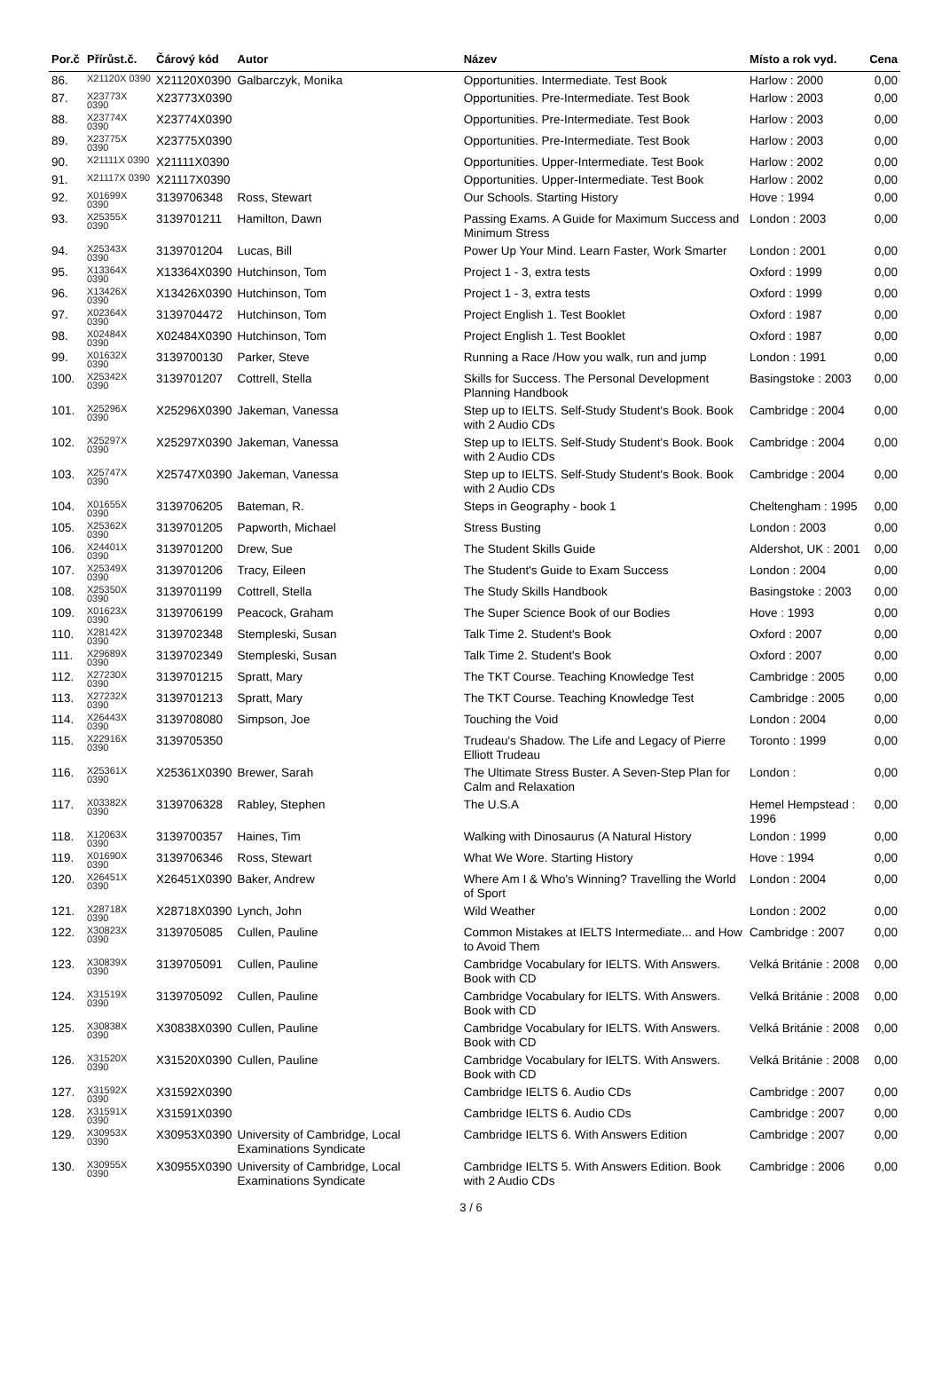| Por.č | Přírůst.č. | Čárový kód | Autor | Název | Místo a rok vyd. | Cena |
| --- | --- | --- | --- | --- | --- | --- |
| 86. | X21120X 0390 | X21120X0390 | Galbarczyk, Monika | Opportunities. Intermediate. Test Book | Harlow : 2000 | 0,00 |
| 87. | X23773X 0390 | X23773X0390 | | Opportunities. Pre-Intermediate. Test Book | Harlow : 2003 | 0,00 |
| 88. | X23774X 0390 | X23774X0390 | | Opportunities. Pre-Intermediate. Test Book | Harlow : 2003 | 0,00 |
| 89. | X23775X 0390 | X23775X0390 | | Opportunities. Pre-Intermediate. Test Book | Harlow : 2003 | 0,00 |
| 90. | X21111X 0390 | X21111X0390 | | Opportunities. Upper-Intermediate. Test Book | Harlow : 2002 | 0,00 |
| 91. | X21117X 0390 | X21117X0390 | | Opportunities. Upper-Intermediate. Test Book | Harlow : 2002 | 0,00 |
| 92. | X01699X 0390 | 3139706348 | Ross, Stewart | Our Schools. Starting History | Hove : 1994 | 0,00 |
| 93. | X25355X 0390 | 3139701211 | Hamilton, Dawn | Passing Exams. A Guide for Maximum Success and Minimum Stress | London : 2003 | 0,00 |
| 94. | X25343X 0390 | 3139701204 | Lucas, Bill | Power Up Your Mind. Learn Faster, Work Smarter | London : 2001 | 0,00 |
| 95. | X13364X 0390 | X13364X0390 | Hutchinson, Tom | Project 1 - 3, extra tests | Oxford : 1999 | 0,00 |
| 96. | X13426X 0390 | X13426X0390 | Hutchinson, Tom | Project 1 - 3, extra tests | Oxford : 1999 | 0,00 |
| 97. | X02364X 0390 | 3139704472 | Hutchinson, Tom | Project English 1. Test Booklet | Oxford : 1987 | 0,00 |
| 98. | X02484X 0390 | X02484X0390 | Hutchinson, Tom | Project English 1. Test Booklet | Oxford : 1987 | 0,00 |
| 99. | X01632X 0390 | 3139700130 | Parker, Steve | Running a Race /How you walk, run and jump | London : 1991 | 0,00 |
| 100. | X25342X 0390 | 3139701207 | Cottrell, Stella | Skills for Success. The Personal Development Planning Handbook | Basingstoke : 2003 | 0,00 |
| 101. | X25296X 0390 | X25296X0390 | Jakeman, Vanessa | Step up to IELTS. Self-Study Student's Book. Book with 2 Audio CDs | Cambridge : 2004 | 0,00 |
| 102. | X25297X 0390 | X25297X0390 | Jakeman, Vanessa | Step up to IELTS. Self-Study Student's Book. Book with 2 Audio CDs | Cambridge : 2004 | 0,00 |
| 103. | X25747X 0390 | X25747X0390 | Jakeman, Vanessa | Step up to IELTS. Self-Study Student's Book. Book with 2 Audio CDs | Cambridge : 2004 | 0,00 |
| 104. | X01655X 0390 | 3139706205 | Bateman, R. | Steps in Geography - book 1 | Cheltengham : 1995 | 0,00 |
| 105. | X25362X 0390 | 3139701205 | Papworth, Michael | Stress Busting | London : 2003 | 0,00 |
| 106. | X24401X 0390 | 3139701200 | Drew, Sue | The Student Skills Guide | Aldershot, UK : 2001 | 0,00 |
| 107. | X25349X 0390 | 3139701206 | Tracy, Eileen | The Student's Guide to Exam Success | London : 2004 | 0,00 |
| 108. | X25350X 0390 | 3139701199 | Cottrell, Stella | The Study Skills Handbook | Basingstoke : 2003 | 0,00 |
| 109. | X01623X 0390 | 3139706199 | Peacock, Graham | The Super Science Book of our Bodies | Hove : 1993 | 0,00 |
| 110. | X28142X 0390 | 3139702348 | Stempleski, Susan | Talk Time 2. Student's Book | Oxford : 2007 | 0,00 |
| 111. | X29689X 0390 | 3139702349 | Stempleski, Susan | Talk Time 2. Student's Book | Oxford : 2007 | 0,00 |
| 112. | X27230X 0390 | 3139701215 | Spratt, Mary | The TKT Course. Teaching Knowledge Test | Cambridge : 2005 | 0,00 |
| 113. | X27232X 0390 | 3139701213 | Spratt, Mary | The TKT Course. Teaching Knowledge Test | Cambridge : 2005 | 0,00 |
| 114. | X26443X 0390 | 3139708080 | Simpson, Joe | Touching the Void | London : 2004 | 0,00 |
| 115. | X22916X 0390 | 3139705350 | | Trudeau's Shadow. The Life and Legacy of Pierre Elliott Trudeau | Toronto : 1999 | 0,00 |
| 116. | X25361X 0390 | X25361X0390 | Brewer, Sarah | The Ultimate Stress Buster. A Seven-Step Plan for Calm and Relaxation | London : | 0,00 |
| 117. | X03382X 0390 | 3139706328 | Rabley, Stephen | The U.S.A | Hemel Hempstead : 1996 | 0,00 |
| 118. | X12063X 0390 | 3139700357 | Haines, Tim | Walking with Dinosaurus (A Natural History | London : 1999 | 0,00 |
| 119. | X01690X 0390 | 3139706346 | Ross, Stewart | What We Wore. Starting History | Hove : 1994 | 0,00 |
| 120. | X26451X 0390 | X26451X0390 | Baker, Andrew | Where Am I & Who's Winning? Travelling the World of Sport | London : 2004 | 0,00 |
| 121. | X28718X 0390 | X28718X0390 | Lynch, John | Wild Weather | London : 2002 | 0,00 |
| 122. | X30823X 0390 | 3139705085 | Cullen, Pauline | Common Mistakes at IELTS Intermediate... and How to Avoid Them | Cambridge : 2007 | 0,00 |
| 123. | X30839X 0390 | 3139705091 | Cullen, Pauline | Cambridge Vocabulary for IELTS. With Answers. Book with CD | Velká Británie : 2008 | 0,00 |
| 124. | X31519X 0390 | 3139705092 | Cullen, Pauline | Cambridge Vocabulary for IELTS. With Answers. Book with CD | Velká Británie : 2008 | 0,00 |
| 125. | X30838X 0390 | X30838X0390 | Cullen, Pauline | Cambridge Vocabulary for IELTS. With Answers. Book with CD | Velká Británie : 2008 | 0,00 |
| 126. | X31520X 0390 | X31520X0390 | Cullen, Pauline | Cambridge Vocabulary for IELTS. With Answers. Book with CD | Velká Británie : 2008 | 0,00 |
| 127. | X31592X 0390 | X31592X0390 | | Cambridge IELTS 6. Audio CDs | Cambridge : 2007 | 0,00 |
| 128. | X31591X 0390 | X31591X0390 | | Cambridge IELTS 6. Audio CDs | Cambridge : 2007 | 0,00 |
| 129. | X30953X 0390 | X30953X0390 | University of Cambridge, Local Examinations Syndicate | Cambridge IELTS 6. With Answers Edition | Cambridge : 2007 | 0,00 |
| 130. | X30955X 0390 | X30955X0390 | University of Cambridge, Local Examinations Syndicate | Cambridge IELTS 5. With Answers Edition. Book with 2 Audio CDs | Cambridge : 2006 | 0,00 |
3 / 6